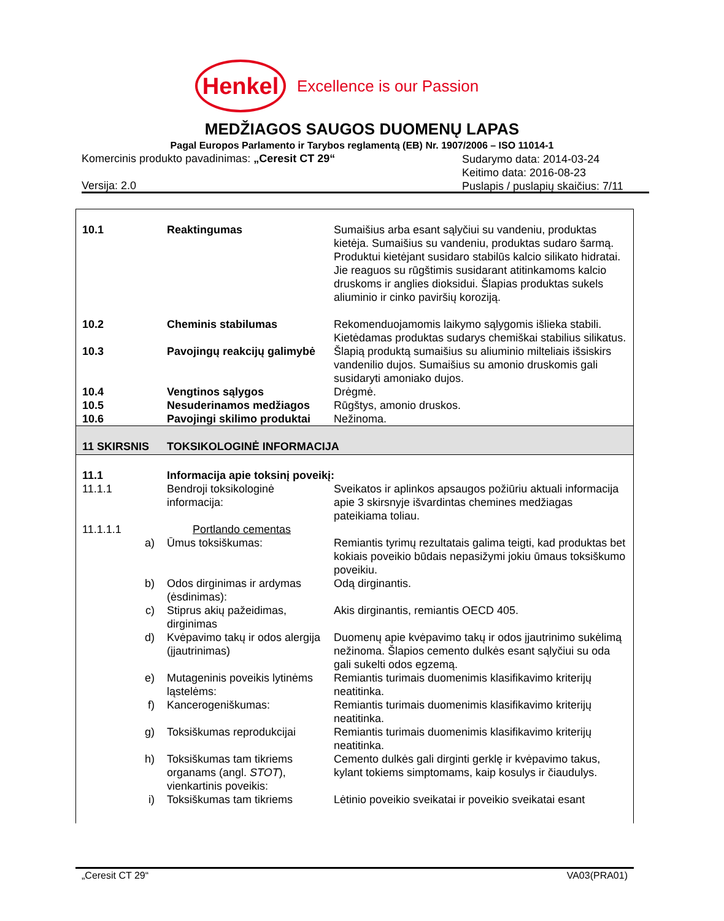Henkel
Excellence is our Passion
MEDŽIAGOS SAUGOS DUOMENŲ LAPAS
Pagal Europos Parlamento ir Tarybos reglamentą (EB) Nr. 1907/2006 – ISO 11014-1
Komercinis produkto pavadinimas: „Ceresit CT 29“
Sudarymo data: 2014-03-24
Keitimo data: 2016-08-23
Puslapis / puslapių skaičius: 7/11
Versija: 2.0
| 10.1 | | Reaktingumas | Sumaišius arba esant sąlyčiui su vandeniu, produktas kietėja. Sumaišius su vandeniu, produktas sudaro šarmą. Produktui kietėjant susidaro stabilūs kalcio silikato hidratai. Jie reaguos su rūgštimis susidarant atitinkamoms kalcio druskoms ir anglies dioksidui. Šlapias produktas sukels aliuminio ir cinko paviršių koroziją. |
| 10.2 | | Cheminis stabilumas | Rekomenduojamomis laikymo sąlygomis išlieka stabili. Kietėdamas produktas sudarys chemiškai stabilius silikatus. |
| 10.3 | | Pavojingų reakcijų galimybė | Šlapią produktą sumaišius su aliuminio milteliais išsiskirs vandenilio dujos. Sumaišius su amonio druskomis gali susidaryti amoniako dujos. |
| 10.4 | | Vengtinos sąlygos | Drėgmė. |
| 10.5 | | Nesuderinamos medžiagos | Rūgštys, amonio druskos. |
| 10.6 | | Pavojingi skilimo produktai | Nežinoma. |
| 11 SKIRSNIS | | TOKSIKOLOGINĖ INFORMACIJA | |
| 11.1 | | Informacija apie toksinį poveikį: | |
| 11.1.1 | | Bendroji toksikologinė informacija: | Sveikatos ir aplinkos apsaugos požiūriu aktuali informacija apie 3 skirsnyje išvardintas chemines medžiagas pateikiama toliau. |
| 11.1.1.1 | | Portlando cementas | |
| | a) | Ūmus toksiškumas: | Remiantis tyrimų rezultatais galima teigti, kad produktas bet kokiais poveikio būdais nepasižymi jokiu ūmaus toksiškumo poveikiu. |
| | b) | Odos dirginimas ir ardymas (ėsdinimas): | Odą dirginantis. |
| | c) | Stiprus akių pažeidimas, dirginimas | Akis dirginantis, remiantis OECD 405. |
| | d) | Kvėpavimo takų ir odos alergija (įjautrinimas) | Duomenų apie kvėpavimo takų ir odos įjautrinimo sukėlimą nežinoma. Šlapios cemento dulkės esant sąlyčiui su oda gali sukelti odos egzemą. |
| | e) | Mutageninis poveikis lytinėms ląstelėms: | Remiantis turimais duomenimis klasifikavimo kriterijų neatitinka. |
| | f) | Kancerogeniškumas: | Remiantis turimais duomenimis klasifikavimo kriterijų neatitinka. |
| | g) | Toksiškumas reprodukcijai | Remiantis turimais duomenimis klasifikavimo kriterijų neatitinka. |
| | h) | Toksiškumas tam tikriems organams (angl. STOT ), vienkartinis poveikis: | Cemento dulkės gali dirginti gerklę ir kvėpavimo takus, kylant tokiems simptomams, kaip kosulys ir čiaudulys. |
| | i) | Toksiškumas tam tikriems | Lėtinio poveikio sveikatai ir poveikio sveikatai esant |
„Ceresit CT 29“ VA03(PRA01)